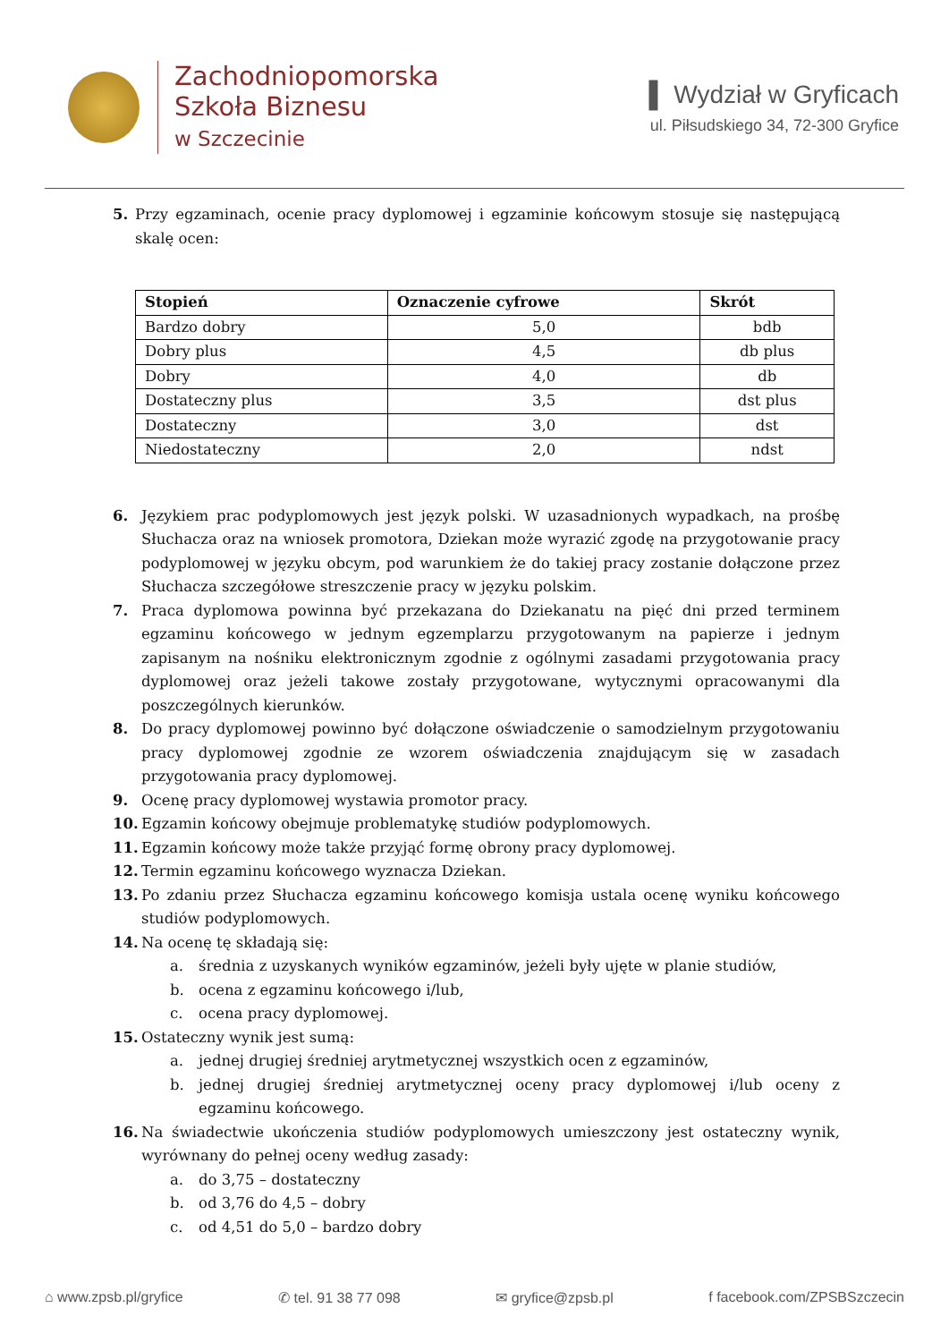Zachodniopomorska
Szkoła Biznesu
w Szczecinie
▌ Wydział w Gryficach
ul. Piłsudskiego 34, 72-300 Gryfice
5. Przy egzaminach, ocenie pracy dyplomowej i egzaminie końcowym stosuje się następującą skalę ocen:
| Stopień | Oznaczenie cyfrowe | Skrót |
| --- | --- | --- |
| Bardzo dobry | 5,0 | bdb |
| Dobry plus | 4,5 | db plus |
| Dobry | 4,0 | db |
| Dostateczny plus | 3,5 | dst plus |
| Dostateczny | 3,0 | dst |
| Niedostateczny | 2,0 | ndst |
6. Językiem prac podyplomowych jest język polski. W uzasadnionych wypadkach, na prośbę Słuchacza oraz na wniosek promotora, Dziekan może wyrazić zgodę na przygotowanie pracy podyplomowej w języku obcym, pod warunkiem że do takiej pracy zostanie dołączone przez Słuchacza szczegółowe streszczenie pracy w języku polskim.
7. Praca dyplomowa powinna być przekazana do Dziekanatu na pięć dni przed terminem egzaminu końcowego w jednym egzemplarzu przygotowanym na papierze i jednym zapisanym na nośniku elektronicznym zgodnie z ogólnymi zasadami przygotowania pracy dyplomowej oraz jeżeli takowe zostały przygotowane, wytycznymi opracowanymi dla poszczególnych kierunków.
8. Do pracy dyplomowej powinno być dołączone oświadczenie o samodzielnym przygotowaniu pracy dyplomowej zgodnie ze wzorem oświadczenia znajdującym się w zasadach przygotowania pracy dyplomowej.
9. Ocenę pracy dyplomowej wystawia promotor pracy.
10. Egzamin końcowy obejmuje problematykę studiów podyplomowych.
11. Egzamin końcowy może także przyjąć formę obrony pracy dyplomowej.
12. Termin egzaminu końcowego wyznacza Dziekan.
13. Po zdaniu przez Słuchacza egzaminu końcowego komisja ustala ocenę wyniku końcowego studiów podyplomowych.
14. Na ocenę tę składają się:
a. średnia z uzyskanych wyników egzaminów, jeżeli były ujęte w planie studiów,
b. ocena z egzaminu końcowego i/lub,
c. ocena pracy dyplomowej.
15. Ostateczny wynik jest sumą:
a. jednej drugiej średniej arytmetycznej wszystkich ocen z egzaminów,
b. jednej drugiej średniej arytmetycznej oceny pracy dyplomowej i/lub oceny z egzaminu końcowego.
16. Na świadectwie ukończenia studiów podyplomowych umieszczony jest ostateczny wynik, wyrównany do pełnej oceny według zasady:
a. do 3,75 – dostateczny
b. od 3,76 do 4,5 – dobry
c. od 4,51 do 5,0 – bardzo dobry
⌂ www.zpsb.pl/gryfice ✆ tel. 91 38 77 098 ✉ gryfice@zpsb.pl f facebook.com/ZPSBSzczecin